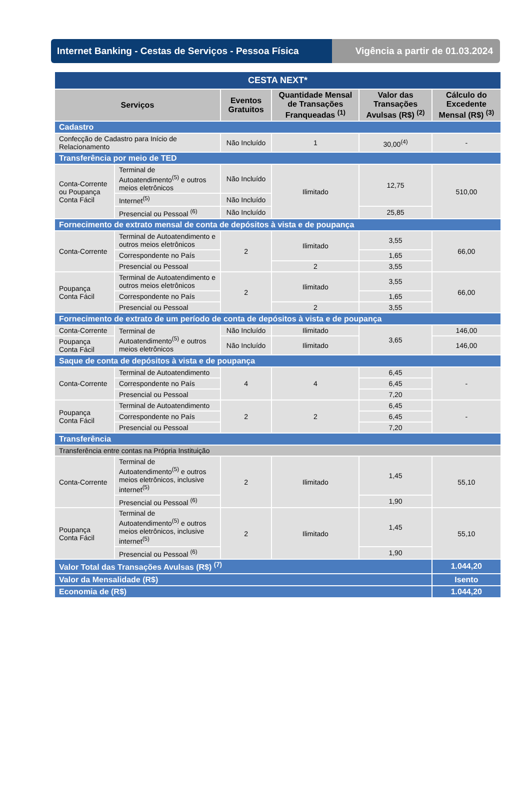Internet Banking - Cestas de Serviços - Pessoa Física
Vigência a partir de 01.03.2024
| CESTA NEXT* | | | | | |
| Serviços | | Eventos Gratuitos | Quantidade Mensal de Transações Franqueadas <sup>(1)</sup> | Valor das Transações Avulsas (R$) <sup>(2)</sup> | Cálculo do Excedente Mensal (R$) <sup>(3)</sup> |
| Cadastro | | | | | |
| Confecção de Cadastro para Início de Relacionamento | | Não Incluído | 1 | 30,00<sup>(4)</sup> | - |
| Transferência por meio de TED | | | | | |
| Conta-Corrente ou Poupança Conta Fácil | Terminal de Autoatendimento<sup>(5)</sup> e outros meios eletrônicos | Não Incluído | Ilimitado | 12,75 | 510,00 |
| | Internet<sup>(5)</sup> | Não Incluído | | | |
| | Presencial ou Pessoal <sup>(6)</sup> | Não Incluído | | 25,85 | |
| Fornecimento de extrato mensal de conta de depósitos à vista e de poupança | | | | | |
| Conta-Corrente | Terminal de Autoatendimento e outros meios eletrônicos | 2 | Ilimitado | 3,55 | 66,00 |
| | Correspondente no País | | | 1,65 | |
| | Presencial ou Pessoal | | 2 | 3,55 | |
| Poupança Conta Fácil | Terminal de Autoatendimento e outros meios eletrônicos | 2 | Ilimitado | 3,55 | 66,00 |
| | Correspondente no País | | | 1,65 | |
| | Presencial ou Pessoal | | 2 | 3,55 | |
| Fornecimento de extrato de um período de conta de depósitos à vista e de poupança | | | | | |
| Conta-Corrente | Terminal de Autoatendimento<sup>(5)</sup> e outros meios eletrônicos | Não Incluído | Ilimitado | 3,65 | 146,00 |
| Poupança Conta Fácil | | Não Incluído | Ilimitado | | 146,00 |
| Saque de conta de depósitos à vista e de poupança | | | | | |
| Conta-Corrente | Terminal de Autoatendimento | 4 | 4 | 6,45 | - |
| | Correspondente no País | | | 6,45 | |
| | Presencial ou Pessoal | | | 7,20 | |
| Poupança Conta Fácil | Terminal de Autoatendimento | 2 | 2 | 6,45 | - |
| | Correspondente no País | | | 6,45 | |
| | Presencial ou Pessoal | | | 7,20 | |
| Transferência | | | | | |
| Transferência entre contas na Própria Instituição | | | | | |
| Conta-Corrente | Terminal de Autoatendimento<sup>(5)</sup> e outros meios eletrônicos, inclusive internet<sup>(5)</sup> | 2 | Ilimitado | 1,45 | 55,10 |
| | Presencial ou Pessoal <sup>(6)</sup> | | | 1,90 | |
| Poupança Conta Fácil | Terminal de Autoatendimento<sup>(5)</sup> e outros meios eletrônicos, inclusive internet<sup>(5)</sup> | 2 | Ilimitado | 1,45 | 55,10 |
| | Presencial ou Pessoal <sup>(6)</sup> | | | 1,90 | |
| Valor Total das Transações Avulsas (R$) <sup>(7)</sup> | | | | | 1.044,20 |
| Valor da Mensalidade (R$) | | | | | Isento |
| Economia de (R$) | | | | | 1.044,20 |